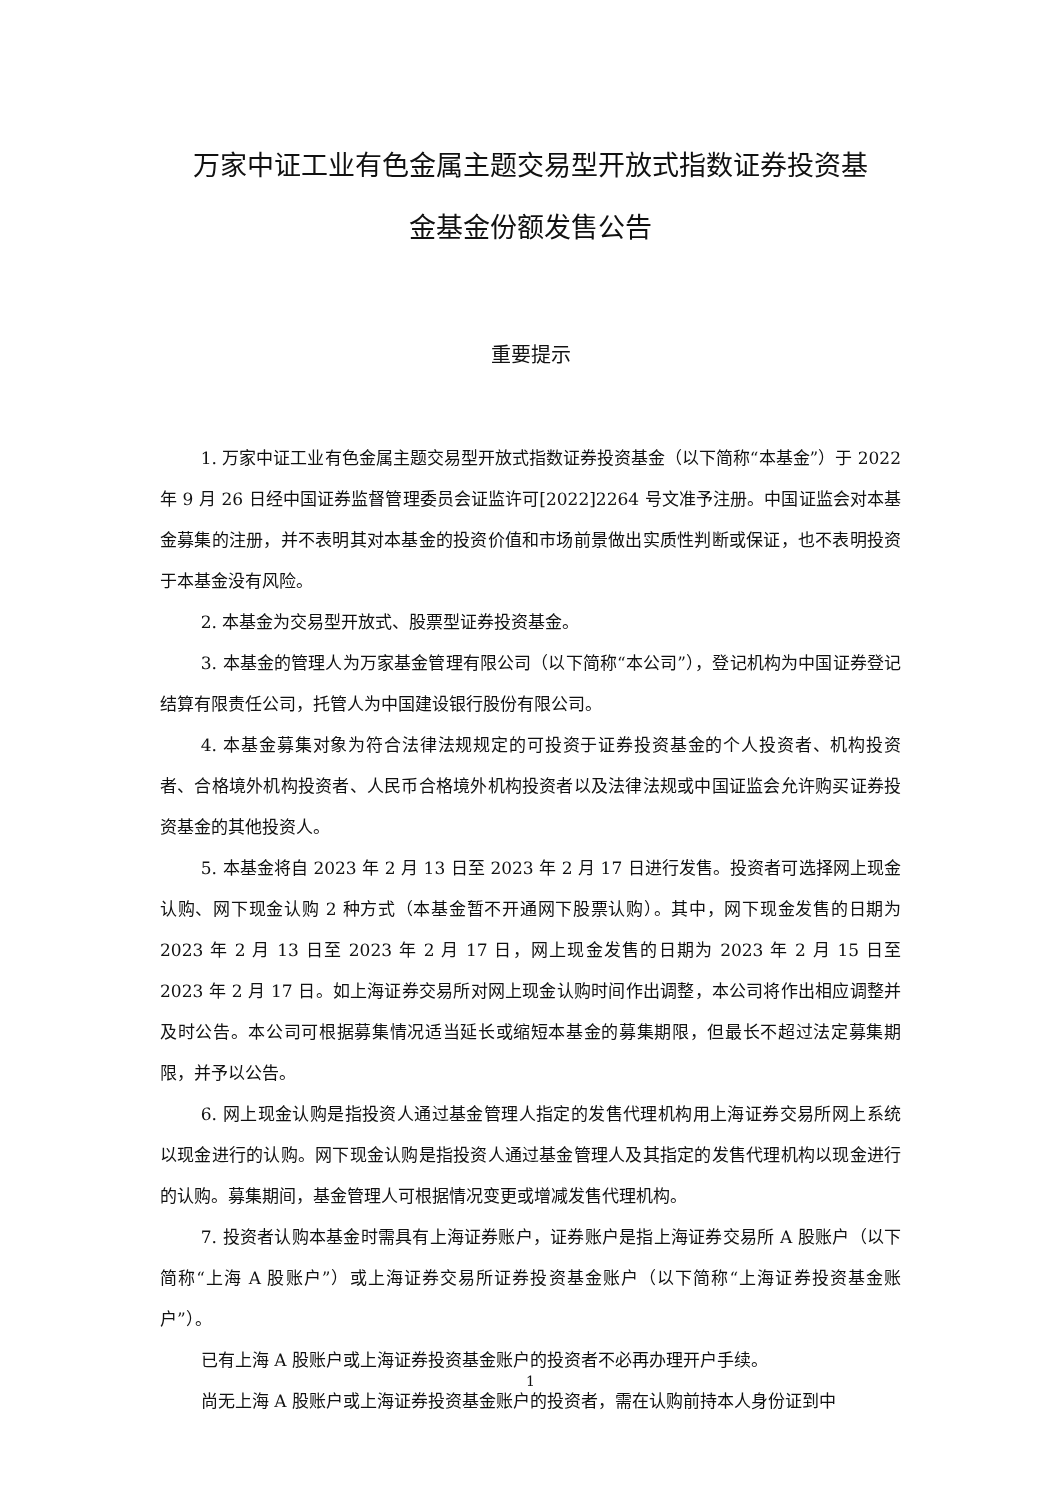万家中证工业有色金属主题交易型开放式指数证券投资基
金基金份额发售公告
重要提示
1. 万家中证工业有色金属主题交易型开放式指数证券投资基金（以下简称“本基金”）于 2022 年 9 月 26 日经中国证券监督管理委员会证监许可[2022]2264 号文准予注册。中国证监会对本基金募集的注册，并不表明其对本基金的投资价值和市场前景做出实质性判断或保证，也不表明投资于本基金没有风险。
2. 本基金为交易型开放式、股票型证券投资基金。
3. 本基金的管理人为万家基金管理有限公司（以下简称“本公司”），登记机构为中国证券登记结算有限责任公司，托管人为中国建设银行股份有限公司。
4. 本基金募集对象为符合法律法规规定的可投资于证券投资基金的个人投资者、机构投资者、合格境外机构投资者、人民币合格境外机构投资者以及法律法规或中国证监会允许购买证券投资基金的其他投资人。
5. 本基金将自 2023 年 2 月 13 日至 2023 年 2 月 17 日进行发售。投资者可选择网上现金认购、网下现金认购 2 种方式（本基金暂不开通网下股票认购）。其中，网下现金发售的日期为 2023 年 2 月 13 日至 2023 年 2 月 17 日，网上现金发售的日期为 2023 年 2 月 15 日至 2023 年 2 月 17 日。如上海证券交易所对网上现金认购时间作出调整，本公司将作出相应调整并及时公告。本公司可根据募集情况适当延长或缩短本基金的募集期限，但最长不超过法定募集期限，并予以公告。
6. 网上现金认购是指投资人通过基金管理人指定的发售代理机构用上海证券交易所网上系统以现金进行的认购。网下现金认购是指投资人通过基金管理人及其指定的发售代理机构以现金进行的认购。募集期间，基金管理人可根据情况变更或增减发售代理机构。
7. 投资者认购本基金时需具有上海证券账户，证券账户是指上海证券交易所 A 股账户（以下简称“上海 A 股账户”）或上海证券交易所证券投资基金账户（以下简称“上海证券投资基金账户”）。
已有上海 A 股账户或上海证券投资基金账户的投资者不必再办理开户手续。
尚无上海 A 股账户或上海证券投资基金账户的投资者，需在认购前持本人身份证到中
1